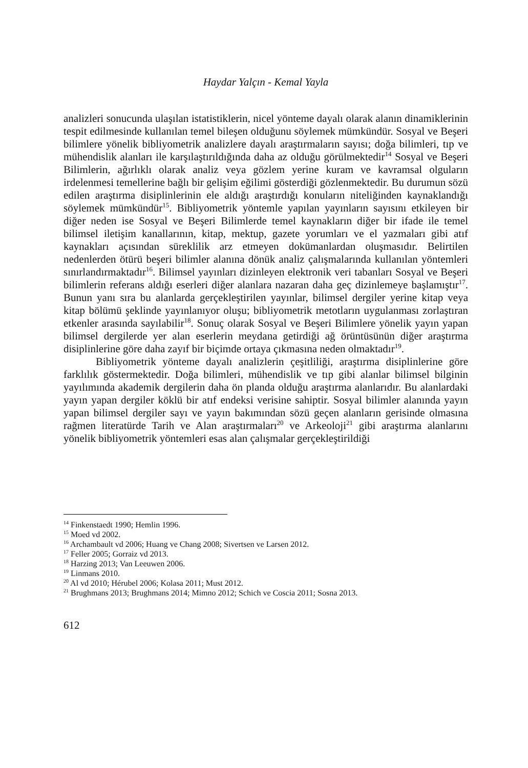Haydar Yalçın - Kemal Yayla
analizleri sonucunda ulaşılan istatistiklerin, nicel yönteme dayalı olarak alanın dinamiklerinin tespit edilmesinde kullanılan temel bileşen olduğunu söylemek mümkündür. Sosyal ve Beşeri bilimlere yönelik bibliyometrik analizlere dayalı araştırmaların sayısı; doğa bilimleri, tıp ve mühendislik alanları ile karşılaştırıldığında daha az olduğu görülmektedir<sup>14</sup> Sosyal ve Beşeri Bilimlerin, ağırlıklı olarak analiz veya gözlem yerine kuram ve kavramsal olguların irdelenmesi temellerine bağlı bir gelişim eğilimi gösterdiği gözlenmektedir. Bu durumun sözü edilen araştırma disiplinlerinin ele aldığı araştırdığı konuların niteliğinden kaynaklandığı söylemek mümkündür<sup>15</sup>. Bibliyometrik yöntemle yapılan yayınların sayısını etkileyen bir diğer neden ise Sosyal ve Beşeri Bilimlerde temel kaynakların diğer bir ifade ile temel bilimsel iletişim kanallarının, kitap, mektup, gazete yorumları ve el yazmaları gibi atıf kaynakları açısından süreklilik arz etmeyen dokümanlardan oluşmasıdır. Belirtilen nedenlerden ötürü beşeri bilimler alanına dönük analiz çalışmalarında kullanılan yöntemleri sınırlandırmaktadır<sup>16</sup>. Bilimsel yayınları dizinleyen elektronik veri tabanları Sosyal ve Beşeri bilimlerin referans aldığı eserleri diğer alanlara nazaran daha geç dizinlemeye başlamıştır<sup>17</sup>. Bunun yanı sıra bu alanlarda gerçekleştirilen yayınlar, bilimsel dergiler yerine kitap veya kitap bölümü şeklinde yayınlanıyor oluşu; bibliyometrik metotların uygulanması zorlaştıran etkenler arasında sayılabilir<sup>18</sup>. Sonuç olarak Sosyal ve Beşeri Bilimlere yönelik yayın yapan bilimsel dergilerde yer alan eserlerin meydana getirdiği ağ örüntüsünün diğer araştırma disiplinlerine göre daha zayıf bir biçimde ortaya çıkmasına neden olmaktadır<sup>19</sup>.
Bibliyometrik yönteme dayalı analizlerin çeşitliliği, araştırma disiplinlerine göre farklılık göstermektedir. Doğa bilimleri, mühendislik ve tıp gibi alanlar bilimsel bilginin yayılımında akademik dergilerin daha ön planda olduğu araştırma alanlarıdır. Bu alanlardaki yayın yapan dergiler köklü bir atıf endeksi verisine sahiptir. Sosyal bilimler alanında yayın yapan bilimsel dergiler sayı ve yayın bakımından sözü geçen alanların gerisinde olmasına rağmen literatürde Tarih ve Alan araştırmaları<sup>20</sup> ve Arkeoloji<sup>21</sup> gibi araştırma alanlarını yönelik bibliyometrik yöntemleri esas alan çalışmalar gerçekleştirildiği
<sup>14</sup> Finkenstaedt 1990; Hemlin 1996.
<sup>15</sup> Moed vd 2002.
<sup>16</sup> Archambault vd 2006; Huang ve Chang 2008; Sivertsen ve Larsen 2012.
<sup>17</sup> Feller 2005; Gorraiz vd 2013.
<sup>18</sup> Harzing 2013; Van Leeuwen 2006.
<sup>19</sup> Linmans 2010.
<sup>20</sup> Al vd 2010; Hérubel 2006; Kolasa 2011; Must 2012.
<sup>21</sup> Brughmans 2013; Brughmans 2014; Mimno 2012; Schich ve Coscia 2011; Sosna 2013.
612